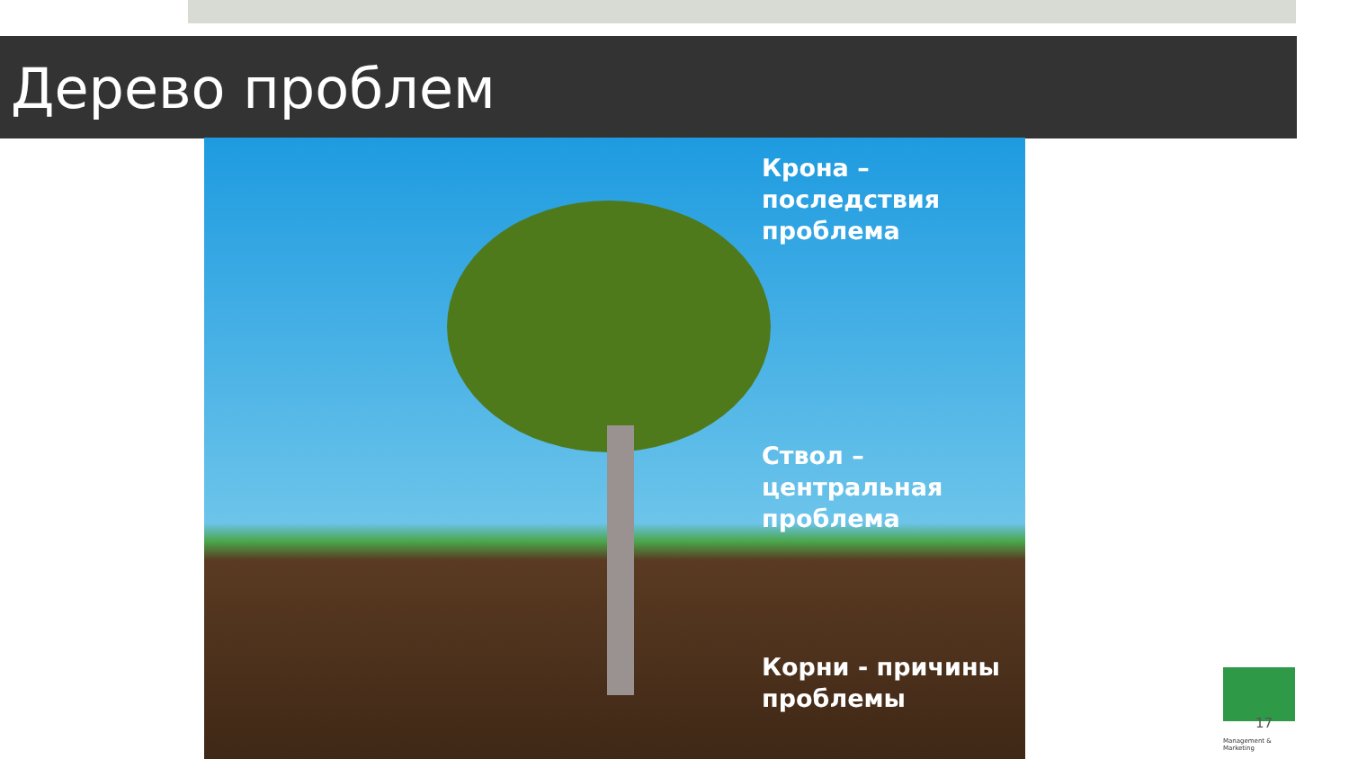Дерево проблем
Крона –
последствия
проблема
Ствол –
центральная
проблема
Корни - причины
проблемы
Management & Marketing
17